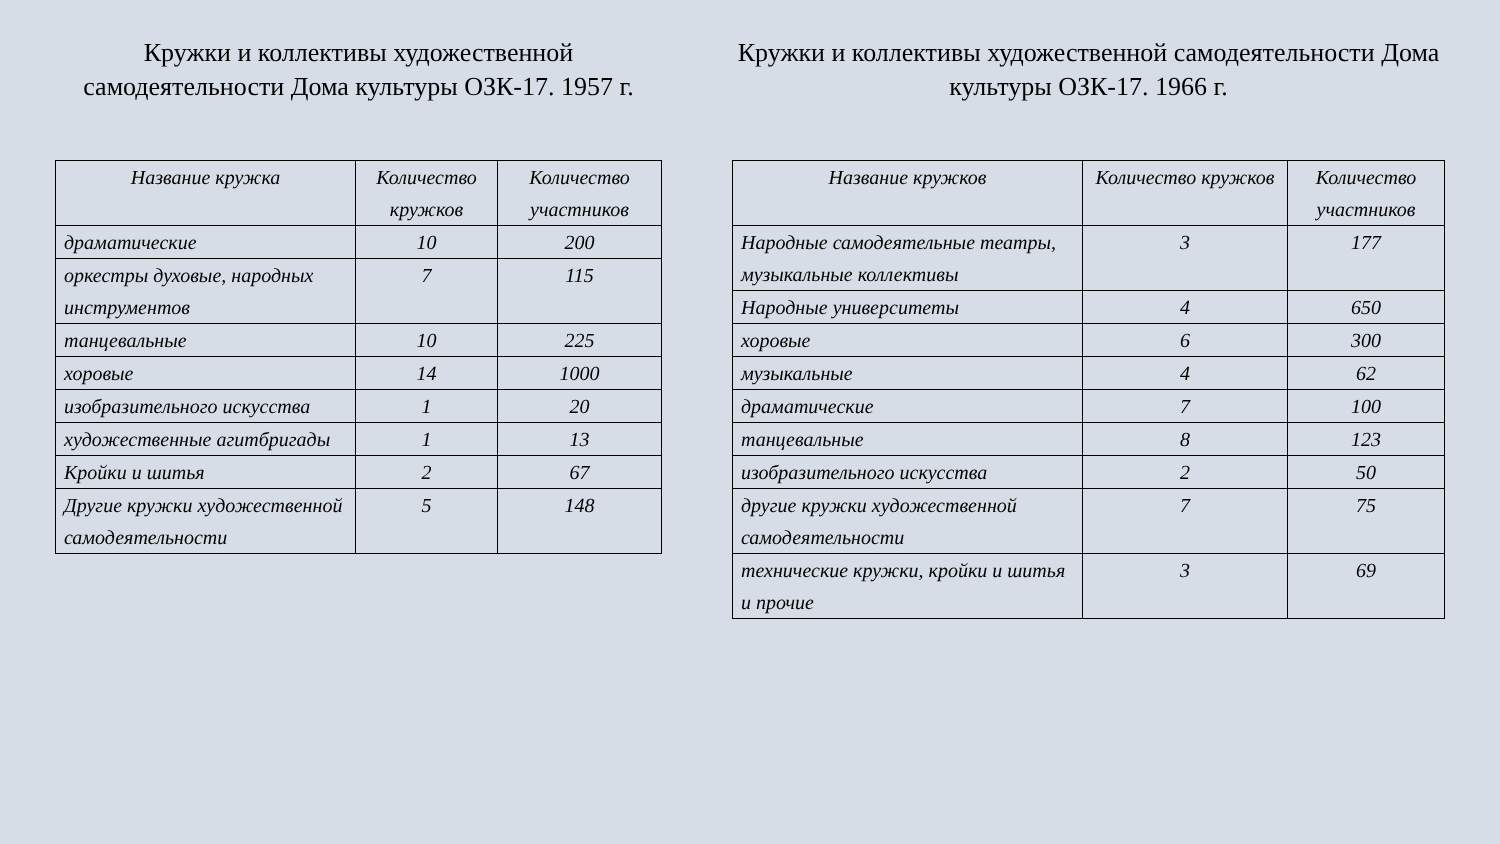Кружки и коллективы художественной самодеятельности Дома культуры ОЗК-17. 1957 г.
| Название кружка | Количество кружков | Количество участников |
| --- | --- | --- |
| драматические | 10 | 200 |
| оркестры духовые, народных инструментов | 7 | 115 |
| танцевальные | 10 | 225 |
| хоровые | 14 | 1000 |
| изобразительного искусства | 1 | 20 |
| художественные агитбригады | 1 | 13 |
| Кройки и шитья | 2 | 67 |
| Другие кружки художественной самодеятельности | 5 | 148 |
Кружки и коллективы художественной самодеятельности Дома культуры ОЗК-17. 1966 г.
| Название кружков | Количество кружков | Количество участников |
| --- | --- | --- |
| Народные самодеятельные театры, музыкальные коллективы | 3 | 177 |
| Народные университеты | 4 | 650 |
| хоровые | 6 | 300 |
| музыкальные | 4 | 62 |
| драматические | 7 | 100 |
| танцевальные | 8 | 123 |
| изобразительного искусства | 2 | 50 |
| другие кружки художественной самодеятельности | 7 | 75 |
| технические кружки, кройки и шитья и прочие | 3 | 69 |